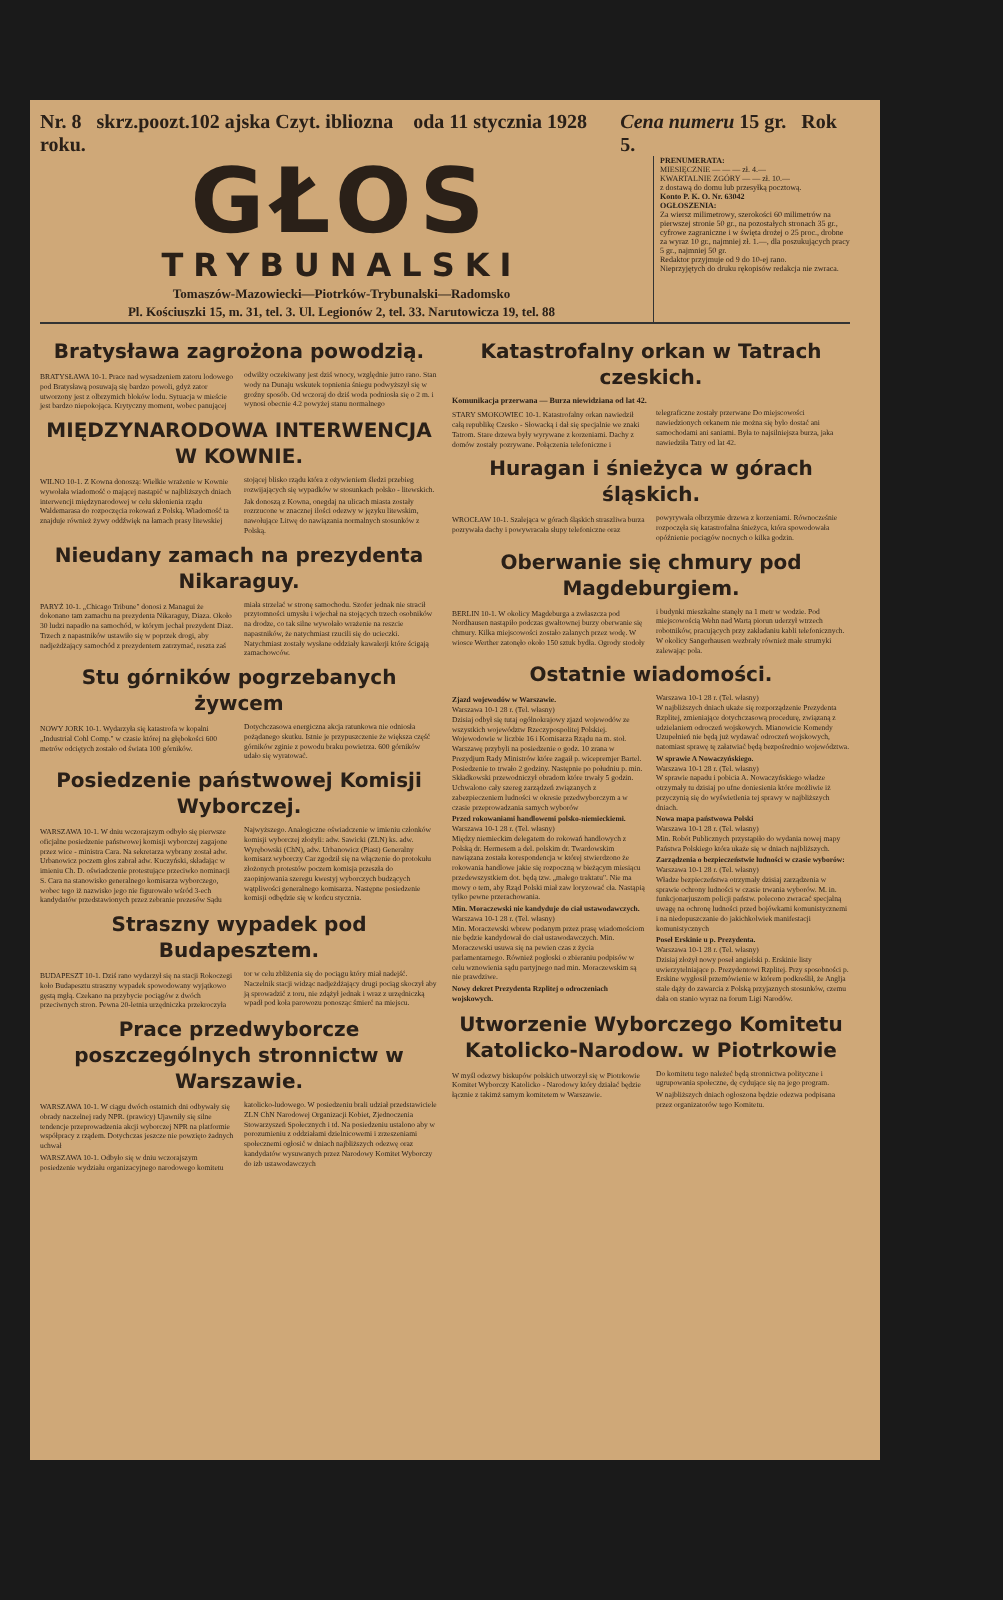Nr. 8 skrz.poozt.102 ajska Czyt. ibliozna oda 11 stycznia 1928 roku. Cena numeru 15 gr. Rok 5.
GŁOS
TRYBUNALSKI
Tomaszów-Mazowiecki—Piotrków-Trybunalski—Radomsko
Pl. Kościuszki 15, m. 31, tel. 3. Ul. Legionów 2, tel. 33. Narutowicza 19, tel. 88
PRENUMERATA:
MIESIĘCZNIE — — — zł. 4.—
KWARTALNIE ZGÓRY — — zł. 10.—
z dostawą do domu lub przesyłką pocztową.
Konto P. K. O. Nr. 63042
OGŁOSZENIA:
Za wiersz milimetrowy, szerokości 60 milimetrów na pierwszej stronie 50 gr., na pozostałych stronach 35 gr., cyfrowe zagraniczne i w święta drożej o 25 proc., drobne za wyraz 10 gr., najmniej zł. 1.—, dla poszukujących pracy 5 gr., najmniej 50 gr.
Redaktor przyjmuje od 9 do 10-ej rano.
Nieprzyjętych do druku rękopisów redakcja nie zwraca.
Bratysława zagrożona powodzią.
BRATYSŁAWA 10-1. Prace nad wysadzeniem zatoru lodowego pod Bratysławą posuwają się bardzo powoli, gdyż zator utworzony jest z olbrzymich bloków lodu. Sytuacja w mieście jest bardzo niepokojąca. Krytyczny moment, wobec panującej odwilży oczekiwany jest dziś wnocy, względnie jutro rano. Stan wody na Dunaju wskutek topnienia śniegu podwyższył się w groźny sposób. Od wczoraj do dziś woda podniosła się o 2 m. i wynosi obecnie 4.2 powyżej stanu normalnego
MIĘDZYNARODOWA INTERWENCJA W KOWNIE.
WILNO 10-1. Z Kowna donoszą: Wielkie wrażenie w Kownie wywołała wiadomość o mającej nastąpić w najbliższych dniach interwencji międzynarodowej w celu skłonienia rządu Waldemarasa do rozpoczęcia rokowań z Polską. Wiadomość ta znajduje również żywy oddźwięk na łamach prasy litewskiej stojącej blisko rządu która z ożywieniem śledzi przebieg rozwijających się wypadków w stosunkach polsko - litewskich.
Jak donoszą z Kowna, onegdaj na ulicach miasta zostały rozrzucone w znacznej ilości odezwy w języku litewskim, nawołujące Litwę do nawiązania normalnych stosunków z Polską.
Nieudany zamach na prezydenta Nikaraguy.
PARYŻ 10-1. „Chicago Tribune" donosi z Managui że dokonano tam zamachu na prezydenta Nikaraguy, Diaza. Około 30 ludzi napadło na samochód, w którym jechał prezydent Diaz. Trzech z napastników ustawiło się w poprzek drogi, aby nadjeżdżający samochód z prezydentem zatrzymać, reszta zaś miała strzelać w stronę samochodu. Szofer jednak nie stracił przytomności umysłu i wjechał na stojących trzech osobników na drodze, co tak silne wywołało wrażenie na reszcie napastników, że natychmiast rzucili się do ucieczki. Natychmiast zostały wysłane oddziały kawalerji które ścigają zamachowców.
Stu górników pogrzebanych żywcem
NOWY JORK 10-1. Wydarzyła się katastrofa w kopalni „Industrial Cohl Comp." w czasie której na głębokości 600 metrów odciętych zostało od świata 100 górników. Dotychczasowa energiczna akcja ratunkowa nie odniosła pożądanego skutku. Istnie je przypuszczenie że większa część górników zginie z powodu braku powietrza. 600 górników udało się wyratować.
Posiedzenie państwowej Komisji Wyborczej.
WARSZAWA 10-1. W dniu wczorajszym odbyło się pierwsze oficjalne posiedzenie państwowej komisji wyborczej zagajone przez wice - ministra Cara. Na sekretarza wybrany został adw. Urbanowicz poczem głos zabrał adw. Kuczyński, składając w imieniu Ch. D. oświadczenie protestujące przeciwko nominacji S. Cara na stanowisko generalnego komisarza wyborczego, wobec tego iż nazwisko jego nie figurowało wśród 3-ech kandydatów przedstawionych przez zebranie prezesów Sądu Najwyższego. Analogiczne oświadczenie w imieniu członków komisji wyborczej złożyli: adw. Sawicki (ZLN) ks. adw. Wyrębowski (ChN), adw. Urbanowicz (Piast) Generalny komisarz wyborczy Car zgodził się na włączenie do protokułu złożonych protestów poczem komisja przeszła do zaopinjowania szeregu kwestyj wyborczych budzących wątpliwości generalnego komisarza. Następne posiedzenie komisji odbędzie się w końcu stycznia.
Straszny wypadek pod Budapesztem.
BUDAPESZT 10-1. Dziś rano wydarzył się na stacji Rokoczegi koło Budapesztu straszny wypadek spowodowany wyjątkowo gęstą mgłą. Czekano na przybycie pociągów z dwóch przeciwnych stron. Pewna 20-letnia urzędniczka przekroczyła tor w celu zbliżenia się do pociągu który miał nadejść. Naczelnik stacji widząc nadjeżdżający drugi pociąg skoczył aby ją sprowadzić z toru, nie zdążył jednak i wraz z urzędniczką wpadł pod koła parowozu ponosząc śmierć na miejscu.
Prace przedwyborcze poszczególnych stronnictw w Warszawie.
WARSZAWA 10-1. W ciągu dwóch ostatnich dni odbywały się obrady naczelnej rady NPR. (prawicy) Ujawniły się silne tendencje przeprowadzenia akcji wyborczej NPR na platformie współpracy z rządem. Dotychczas jeszcze nie powzięto żadnych uchwał
WARSZAWA 10-1. Odbyło się w dniu wczorajszym posiedzenie wydziału organizacyjnego narodowego komitetu katolicko-ludowego. W posiedzeniu brali udział przedstawiciele ZLN ChN Narodowej Organizacji Kobiet, Zjednoczenia Stowarzyszeń Społecznych i td. Na posiedzeniu ustalono aby w porozumieniu z oddziałami dzielnicowemi i zrzeszeniami społecznemi ogłosić w dniach najbliższych odezwę oraz kandydatów wysuwanych przez Narodowy Komitet Wyborczy do izb ustawodawczych
Katastrofalny orkan w Tatrach czeskich.
Komunikacja przerwana — Burza niewidziana od lat 42.
STARY SMOKOWIEC 10-1. Katastrofalny orkan nawiedził całą republikę Czesko - Słowacką i dał się specjalnie we znaki Tatrom. Stare drzewa były wyrywane z korzeniami. Dachy z domów zostały pozrywane. Połączenia telefoniczne i telegraficzne zostały przerwane Do miejscowości nawiedzionych orkanem nie można się bylo dostać ani samochodami ani saniami. Była to najsilniejsza burza, jaka nawiedziła Tatry od lat 42.
Huragan i śnieżyca w górach śląskich.
WROCŁAW 10-1. Szalejąca w górach śląskich straszliwa burza pozrywała dachy i powywracała słupy telefoniczne oraz powyrywała olbrzymie drzewa z korzeniami. Równocześnie rozpoczęła się katastrofalna śnieżyca, która spowodowała opóźnienie pociągów nocnych o kilka godzin.
Oberwanie się chmury pod Magdeburgiem.
BERLIN 10-1. W okolicy Magdeburga a zwłaszcza pod Nordhausen nastąpiło podczas gwałtownej burzy oberwanie się chmury. Kilka miejscowości zostało zalanych przez wodę. W wiosce Werther zatonęło około 150 sztuk bydła. Ogrody stodoły i budynki mieszkalne stanęły na 1 metr w wodzie. Pod miejscowością Wehn nad Wartą piorun uderzył wtrzech robotników, pracujących przy zakładaniu kabli telefonicznych. W okolicy Sangerhausen wezbrały również małe strumyki zalewając pola.
Ostatnie wiadomości.
Zjazd wojewodów w Warszawie.
Warszawa 10-1 28 r. (Tel. własny)
Dzisiaj odbył się tutaj ogólnokrajowy zjazd wojewodów ze wszystkich województw Rzeczypospolitej Polskiej. Wojewodowie w liczbie 16 i Komisarza Rządu na m. stoł. Warszawę przybyli na posiedzenie o godz. 10 zrana w Prezydjum Rady Ministrów które zagaił p. wicepremjer Bartel. Posiedzenie to trwało 2 godziny. Następnie po południu p. min. Składkowski przewodniczył obradom które trwały 5 godzin. Uchwalono cały szereg zarządzeń związanych z zabezpieczeniem ludności w okresie przedwyborczym a w czasie przeprowadzania samych wyborów
Przed rokowaniami handlowemi polsko-niemieckiemi.
Warszawa 10-1 28 r. (Tel. własny)
Między niemieckim delegatem do rokowań handlowych z Polską dr. Hermesem a del. polskim dr. Twardowskim nawiązana została korespondencja w której stwierdzono że rokowania handlowe jakie się rozpoczną w bieżącym miesiącu przedewszystkiem dot. będą tzw. „małego traktatu". Nie ma mowy o tem, aby Rząd Polski miał zaw loryzować cła. Nastąpią tylko pewne przerachowania.
Min. Moraczewski nie kandyduje do ciał ustawodawczych.
Warszawa 10-1 28 r. (Tel. własny)
Min. Moraczewski wbrew podanym przez prasę wiadomościom nie będzie kandydował do ciał ustawodawczych. Min. Moraczewski usuwa się na pewien czas z życia parlamentarnego. Również pogłoski o zbieraniu podpisów w celu wznowienia sądu partyjnego nad min. Moraczewskim są nie prawdziwe.
Nowy dekret Prezydenta Rzplitej o odroczeniach wojskowych.
Warszawa 10-1 28 r. (Tel. własny)
W najbliższych dniach ukaże się rozporządzenie Prezydenta Rzplitej, zmieniające dotychczasową procedurę, związaną z udzielaniem odroczeń wojskowych. Mianowicie Komendy Uzupełnień nie będą już wydawać odroczeń wojskowych, natomiast sprawę tę załatwiać będą bezpośrednio województwa.
W sprawie A Nowaczyńskiego.
Warszawa 10-1 28 r. (Tel. własny)
W sprawie napadu i pobicia A. Nowaczyńskiego władze otrzymały tu dzisiaj po ufne doniesienia które możliwie iż przyczynią się do wyświetlenia tej sprawy w najbliższych dniach.
Nowa mapa państwowa Polski
Warszawa 10-1 28 r. (Tel. własny)
Min. Robót Publicznych przystąpiło do wydania nowej mapy Państwa Polskiego która ukaże się w dniach najbliższych.
Zarządzenia o bezpieczeństwie ludności w czasie wyborów:
Warszawa 10-1 28 r. (Tel. własny)
Władze bezpieczeństwa otrzymały dzisiaj zarządzenia w sprawie ochrony ludności w czasie trwania wyborów. M. in. funkcjonarjuszom policji państw. polecono zwracać specjalną uwagę na ochronę ludności przed bojówkami komunistycznemi i na niedopuszczanie do jakichkolwiek manifestacji komunistycznych
Poseł Erskinie u p. Prezydenta.
Warszawa 10-1 28 r. (Tel. własny)
Dzisiaj złożył nowy poseł angielski p. Erskinie listy uwierzytelniające p. Prezydentowi Rzplitej. Przy sposobności p. Erskine wygłosił przemówienie w którem podkreślił, że Anglja stale dąży do zawarcia z Polską przyjaznych stosunków, czemu dała on stanio wyraz na forum Ligi Narodów.
Utworzenie Wyborczego Komitetu Katolicko-Narodow. w Piotrkowie
W myśl odezwy biskupów polskich utworzył się w Piotrkowie Komitet Wyborczy Katolicko - Narodowy który działać będzie łącznie z takimż samym komitetem w Warszawie.
Do komitetu tego należeć będą stronnictwa polityczne i ugrupowania społeczne, dę cydujące się na jego program.
W najbliższych dniach ogłoszona będzie odezwa podpisana przez organizatorów tego Komitetu.